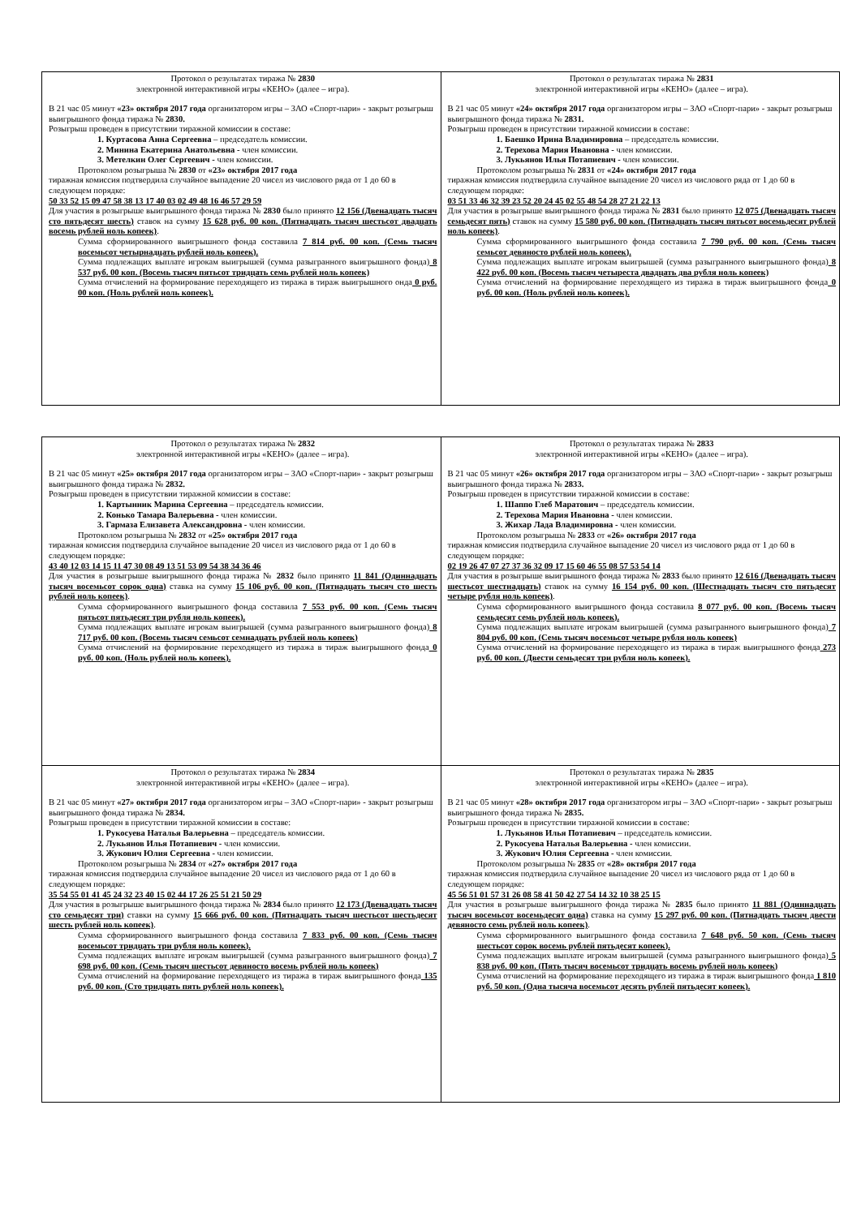| Протокол о результатах тиража № 2830 электронной интерактивной игры «КЕНО» (далее – игра). В 21 час 05 минут «23» октября 2017 года организатором игры – ЗАО «Спорт-пари» - закрыт розыгрыш выигрышного фонда тиража № 2830. Розыгрыш проведен в присутствии тиражной комиссии в составе: 1. Куртасова Анна Сергеевна – председатель комиссии. 2. Минина Екатерина Анатольевна - член комиссии. 3. Метелкин Олег Сергеевич - член комиссии. Протоколом розыгрыша № 2830 от «23» октября 2017 года тиражная комиссия подтвердила случайное выпадение 20 чисел из числового ряда от 1 до 60 в следующем порядке: 50 33 52 15 09 47 58 38 13 17 40 03 02 49 48 16 46 57 29 59 Для участия в розыгрыше выигрышного фонда тиража № 2830 было принято 12 156 (Двенадцать тысяч сто пятьдесят шесть) ставок на сумму 15 628 руб. 00 коп. (Пятнадцать тысяч шестьсот двадцать восемь рублей ноль копеек) . Сумма сформированного выигрышного фонда составила 7 814 руб. 00 коп. (Семь тысяч восемьсот четырнадцать рублей ноль копеек). Сумма подлежащих выплате игрокам выигрышей (сумма разыгранного выигрышного фонда) 8 537 руб. 00 коп. (Восемь тысяч пятьсот тридцать семь рублей ноль копеек) Сумма отчислений на формирование переходящего из тиража в тираж выигрышного онда 0 руб. 00 коп. (Ноль рублей ноль копеек). | Протокол о результатах тиража № 2831 электронной интерактивной игры «КЕНО» (далее – игра). В 21 час 05 минут «24» октября 2017 года организатором игры – ЗАО «Спорт-пари» - закрыт розыгрыш выигрышного фонда тиража № 2831. Розыгрыш проведен в присутствии тиражной комиссии в составе: 1. Баешко Ирина Владимировна – председатель комиссии. 2. Терехова Мария Ивановна - член комиссии. 3. Лукьянов Илья Потапиевич - член комиссии. Протоколом розыгрыша № 2831 от «24» октября 2017 года тиражная комиссия подтвердила случайное выпадение 20 чисел из числового ряда от 1 до 60 в следующем порядке: 03 51 33 46 32 39 23 52 20 24 45 02 55 48 54 28 27 21 22 13 Для участия в розыгрыше выигрышного фонда тиража № 2831 было принято 12 075 (Двенадцать тысяч семьдесят пять) ставок на сумму 15 580 руб. 00 коп. (Пятнадцать тысяч пятьсот восемьдесят рублей ноль копеек) . Сумма сформированного выигрышного фонда составила 7 790 руб. 00 коп. (Семь тысяч семьсот девяносто рублей ноль копеек). Сумма подлежащих выплате игрокам выигрышей (сумма разыгранного выигрышного фонда) 8 422 руб. 00 коп. (Восемь тысяч четыреста двадцать два рубля ноль копеек) Сумма отчислений на формирование переходящего из тиража в тираж выигрышного фонда 0 руб. 00 коп. (Ноль рублей ноль копеек). |
| Протокол о результатах тиража № 2832 электронной интерактивной игры «КЕНО» (далее – игра). В 21 час 05 минут «25» октября 2017 года организатором игры – ЗАО «Спорт-пари» - закрыт розыгрыш выигрышного фонда тиража № 2832. Розыгрыш проведен в присутствии тиражной комиссии в составе: 1. Картынник Марина Сергеевна – председатель комиссии. 2. Конько Тамара Валерьевна - член комиссии. 3. Гармаза Елизавета Александровна - член комиссии. Протоколом розыгрыша № 2832 от «25» октября 2017 года тиражная комиссия подтвердила случайное выпадение 20 чисел из числового ряда от 1 до 60 в следующем порядке: 43 40 12 03 14 15 11 47 30 08 49 13 51 53 09 54 38 34 36 46 Для участия в розыгрыше выигрышного фонда тиража № 2832 было принято 11 841 (Одиннадцать тысяч восемьсот сорок одна) ставка на сумму 15 106 руб. 00 коп. (Пятнадцать тысяч сто шесть рублей ноль копеек) . Сумма сформированного выигрышного фонда составила 7 553 руб. 00 коп. (Семь тысяч пятьсот пятьдесят три рубля ноль копеек). Сумма подлежащих выплате игрокам выигрышей (сумма разыгранного выигрышного фонда) 8 717 руб. 00 коп. (Восемь тысяч семьсот семнадцать рублей ноль копеек) Сумма отчислений на формирование переходящего из тиража в тираж выигрышного фонда 0 руб. 00 коп. (Ноль рублей ноль копеек). | Протокол о результатах тиража № 2833 электронной интерактивной игры «КЕНО» (далее – игра). В 21 час 05 минут «26» октября 2017 года организатором игры – ЗАО «Спорт-пари» - закрыт розыгрыш выигрышного фонда тиража № 2833. Розыгрыш проведен в присутствии тиражной комиссии в составе: 1. Шаппо Глеб Маратович – председатель комиссии. 2. Терехова Мария Ивановна - член комиссии. 3. Жихар Лада Владимировна - член комиссии. Протоколом розыгрыша № 2833 от «26» октября 2017 года тиражная комиссия подтвердила случайное выпадение 20 чисел из числового ряда от 1 до 60 в следующем порядке: 02 19 26 47 07 27 37 36 32 09 17 15 60 46 55 08 57 53 54 14 Для участия в розыгрыше выигрышного фонда тиража № 2833 было принято 12 616 (Двенадцать тысяч шестьсот шестнадцать) ставок на сумму 16 154 руб. 00 коп. (Шестнадцать тысяч сто пятьдесят четыре рубля ноль копеек) . Сумма сформированного выигрышного фонда составила 8 077 руб. 00 коп. (Восемь тысяч семьдесят семь рублей ноль копеек). Сумма подлежащих выплате игрокам выигрышей (сумма разыгранного выигрышного фонда) 7 804 руб. 00 коп. (Семь тысяч восемьсот четыре рубля ноль копеек) Сумма отчислений на формирование переходящего из тиража в тираж выигрышного фонда 273 руб. 00 коп. (Двести семьдесят три рубля ноль копеек). |
| Протокол о результатах тиража № 2834 электронной интерактивной игры «КЕНО» (далее – игра). В 21 час 05 минут «27» октября 2017 года организатором игры – ЗАО «Спорт-пари» - закрыт розыгрыш выигрышного фонда тиража № 2834. Розыгрыш проведен в присутствии тиражной комиссии в составе: 1. Рукосуева Наталья Валерьевна – председатель комиссии. 2. Лукьянов Илья Потапиевич - член комиссии. 3. Жукович Юлия Сергеевна - член комиссии. Протоколом розыгрыша № 2834 от «27» октября 2017 года тиражная комиссия подтвердила случайное выпадение 20 чисел из числового ряда от 1 до 60 в следующем порядке: 35 54 55 01 41 45 24 32 23 40 15 02 44 17 26 25 51 21 50 29 Для участия в розыгрыше выигрышного фонда тиража № 2834 было принято 12 173 (Двенадцать тысяч сто семьдесят три) ставки на сумму 15 666 руб. 00 коп. (Пятнадцать тысяч шестьсот шестьдесят шесть рублей ноль копеек) . Сумма сформированного выигрышного фонда составила 7 833 руб. 00 коп. (Семь тысяч восемьсот тридцать три рубля ноль копеек). Сумма подлежащих выплате игрокам выигрышей (сумма разыгранного выигрышного фонда) 7 698 руб. 00 коп. (Семь тысяч шестьсот девяносто восемь рублей ноль копеек) Сумма отчислений на формирование переходящего из тиража в тираж выигрышного фонда 135 руб. 00 коп. (Сто тридцать пять рублей ноль копеек). | Протокол о результатах тиража № 2835 электронной интерактивной игры «КЕНО» (далее – игра). В 21 час 05 минут «28» октября 2017 года организатором игры – ЗАО «Спорт-пари» - закрыт розыгрыш выигрышного фонда тиража № 2835. Розыгрыш проведен в присутствии тиражной комиссии в составе: 1. Лукьянов Илья Потапиевич – председатель комиссии. 2. Рукосуева Наталья Валерьевна - член комиссии. 3. Жукович Юлия Сергеевна - член комиссии. Протоколом розыгрыша № 2835 от «28» октября 2017 года тиражная комиссия подтвердила случайное выпадение 20 чисел из числового ряда от 1 до 60 в следующем порядке: 45 56 51 01 57 31 26 08 58 41 50 42 27 54 14 32 10 38 25 15 Для участия в розыгрыше выигрышного фонда тиража № 2835 было принято 11 881 (Одиннадцать тысяч восемьсот восемьдесят одна) ставка на сумму 15 297 руб. 00 коп. (Пятнадцать тысяч двести девяносто семь рублей ноль копеек) . Сумма сформированного выигрышного фонда составила 7 648 руб. 50 коп. (Семь тысяч шестьсот сорок восемь рублей пятьдесят копеек). Сумма подлежащих выплате игрокам выигрышей (сумма разыгранного выигрышного фонда) 5 838 руб. 00 коп. (Пять тысяч восемьсот тридцать восемь рублей ноль копеек) Сумма отчислений на формирование переходящего из тиража в тираж выигрышного фонда 1 810 руб. 50 коп. (Одна тысяча восемьсот десять рублей пятьдесят копеек). |